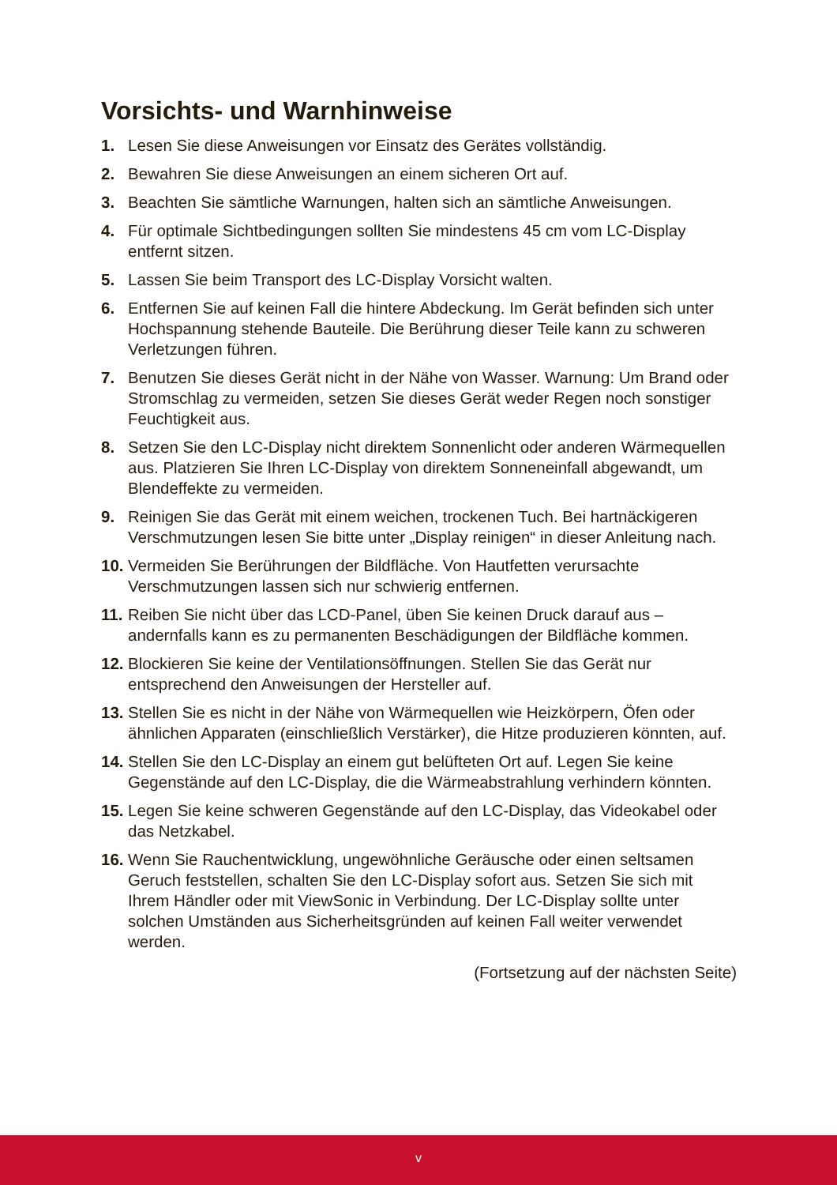Vorsichts- und Warnhinweise
1. Lesen Sie diese Anweisungen vor Einsatz des Gerätes vollständig.
2. Bewahren Sie diese Anweisungen an einem sicheren Ort auf.
3. Beachten Sie sämtliche Warnungen, halten sich an sämtliche Anweisungen.
4. Für optimale Sichtbedingungen sollten Sie mindestens 45 cm vom LC-Display entfernt sitzen.
5. Lassen Sie beim Transport des LC-Display Vorsicht walten.
6. Entfernen Sie auf keinen Fall die hintere Abdeckung. Im Gerät befinden sich unter Hochspannung stehende Bauteile. Die Berührung dieser Teile kann zu schweren Verletzungen führen.
7. Benutzen Sie dieses Gerät nicht in der Nähe von Wasser. Warnung: Um Brand oder Stromschlag zu vermeiden, setzen Sie dieses Gerät weder Regen noch sonstiger Feuchtigkeit aus.
8. Setzen Sie den LC-Display nicht direktem Sonnenlicht oder anderen Wärmequellen aus. Platzieren Sie Ihren LC-Display von direktem Sonneneinfall abgewandt, um Blendeffekte zu vermeiden.
9. Reinigen Sie das Gerät mit einem weichen, trockenen Tuch. Bei hartnäckigeren Verschmutzungen lesen Sie bitte unter „Display reinigen“ in dieser Anleitung nach.
10. Vermeiden Sie Berührungen der Bildfläche. Von Hautfetten verursachte Verschmutzungen lassen sich nur schwierig entfernen.
11. Reiben Sie nicht über das LCD-Panel, üben Sie keinen Druck darauf aus – andernfalls kann es zu permanenten Beschädigungen der Bildfläche kommen.
12. Blockieren Sie keine der Ventilationsöffnungen. Stellen Sie das Gerät nur entsprechend den Anweisungen der Hersteller auf.
13. Stellen Sie es nicht in der Nähe von Wärmequellen wie Heizkörpern, Öfen oder ähnlichen Apparaten (einschließlich Verstärker), die Hitze produzieren könnten, auf.
14. Stellen Sie den LC-Display an einem gut belüfteten Ort auf. Legen Sie keine Gegenstände auf den LC-Display, die die Wärmeabstrahlung verhindern könnten.
15. Legen Sie keine schweren Gegenstände auf den LC-Display, das Videokabel oder das Netzkabel.
16. Wenn Sie Rauchentwicklung, ungewöhnliche Geräusche oder einen seltsamen Geruch feststellen, schalten Sie den LC-Display sofort aus. Setzen Sie sich mit Ihrem Händler oder mit ViewSonic in Verbindung. Der LC-Display sollte unter solchen Umständen aus Sicherheitsgründen auf keinen Fall weiter verwendet werden.
(Fortsetzung auf der nächsten Seite)
v